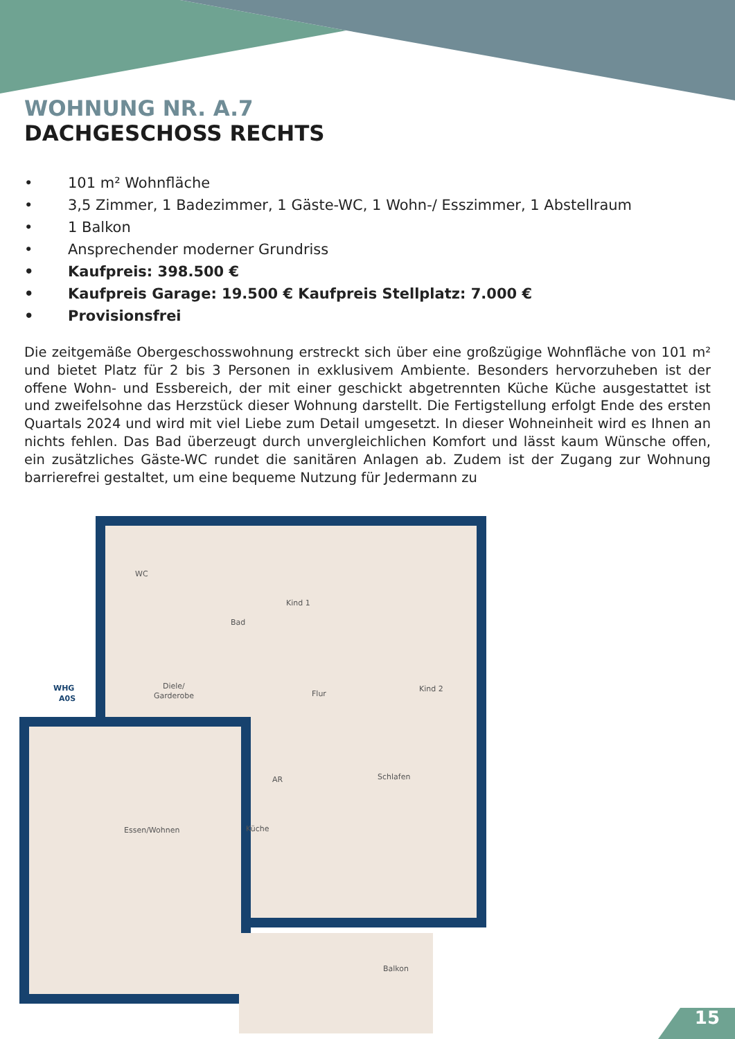WOHNUNG NR. A.7
DACHGESCHOSS RECHTS
• 101 m² Wohnfläche
• 3,5 Zimmer, 1 Badezimmer, 1 Gäste-WC, 1 Wohn-/ Esszimmer, 1 Abstellraum
• 1 Balkon
• Ansprechender moderner Grundriss
• Kaufpreis: 398.500 €
• Kaufpreis Garage: 19.500 € Kaufpreis Stellplatz: 7.000 €
• Provisionsfrei
Die zeitgemäße Obergeschosswohnung erstreckt sich über eine großzügige Wohnfläche von 101 m² und bietet Platz für 2 bis 3 Personen in exklusivem Ambiente. Besonders hervorzuheben ist der offene Wohn- und Essbereich, der mit einer geschickt abgetrennten Küche Küche ausgestattet ist und zweifelsohne das Herzstück dieser Wohnung darstellt. Die Fertigstellung erfolgt Ende des ersten Quartals 2024 und wird mit viel Liebe zum Detail umgesetzt. In dieser Wohneinheit wird es Ihnen an nichts fehlen. Das Bad überzeugt durch unvergleichlichen Komfort und lässt kaum Wünsche offen, ein zusätzliches Gäste-WC rundet die sanitären Anlagen ab. Zudem ist der Zugang zur Wohnung barrierefrei gestaltet, um eine bequeme Nutzung für Jedermann zu
WC
Bad
Kind 1
Kind 2
Diele/
Garderobe
Flur
AR
Schlafen
Essen/Wohnen
Küche
Balkon
WHG
A0S
15